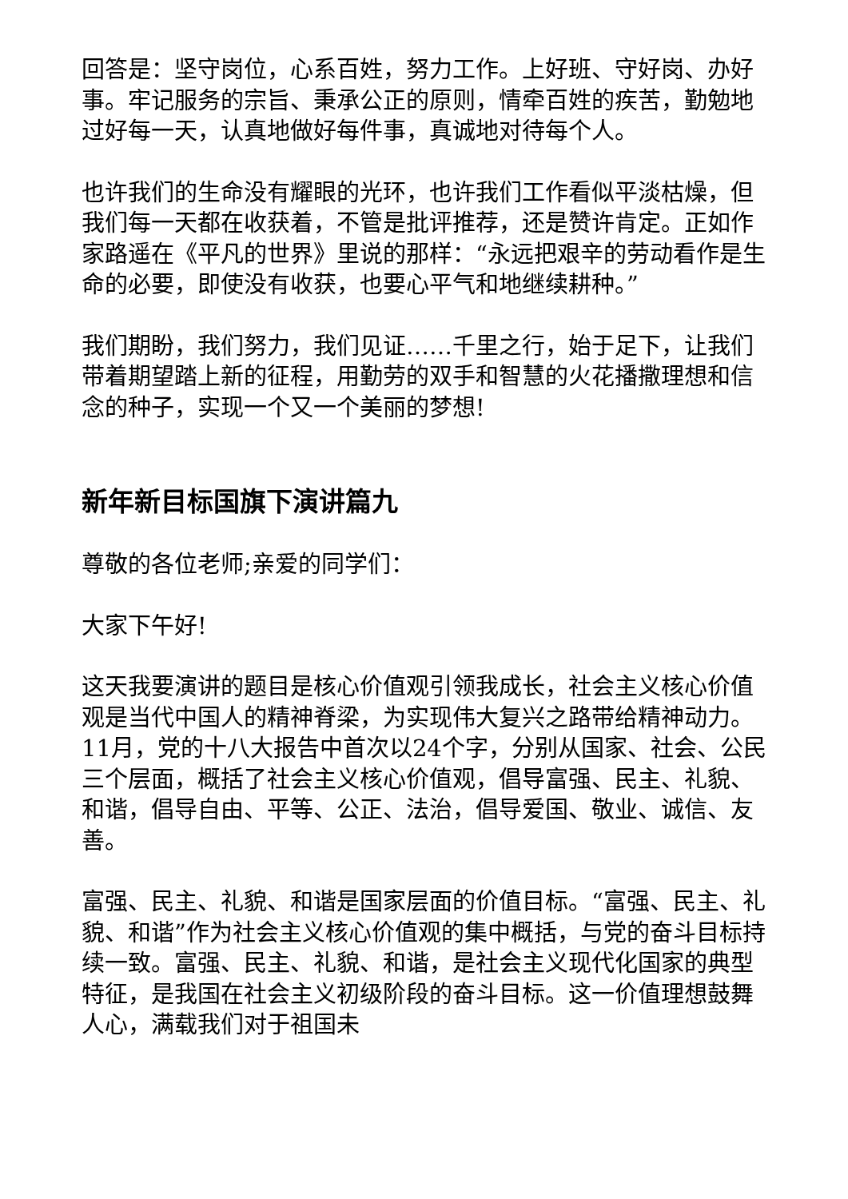回答是：坚守岗位，心系百姓，努力工作。上好班、守好岗、办好事。牢记服务的宗旨、秉承公正的原则，情牵百姓的疾苦，勤勉地过好每一天，认真地做好每件事，真诚地对待每个人。
也许我们的生命没有耀眼的光环，也许我们工作看似平淡枯燥，但我们每一天都在收获着，不管是批评推荐，还是赞许肯定。正如作家路遥在《平凡的世界》里说的那样：“永远把艰辛的劳动看作是生命的必要，即使没有收获，也要心平气和地继续耕种。”
我们期盼，我们努力，我们见证……千里之行，始于足下，让我们带着期望踏上新的征程，用勤劳的双手和智慧的火花播撒理想和信念的种子，实现一个又一个美丽的梦想!
新年新目标国旗下演讲篇九
尊敬的各位老师;亲爱的同学们：
大家下午好!
这天我要演讲的题目是核心价值观引领我成长，社会主义核心价值观是当代中国人的精神脊梁，为实现伟大复兴之路带给精神动力。11月，党的十八大报告中首次以24个字，分别从国家、社会、公民三个层面，概括了社会主义核心价值观，倡导富强、民主、礼貌、和谐，倡导自由、平等、公正、法治，倡导爱国、敬业、诚信、友善。
富强、民主、礼貌、和谐是国家层面的价值目标。“富强、民主、礼貌、和谐”作为社会主义核心价值观的集中概括，与党的奋斗目标持续一致。富强、民主、礼貌、和谐，是社会主义现代化国家的典型特征，是我国在社会主义初级阶段的奋斗目标。这一价值理想鼓舞人心，满载我们对于祖国未